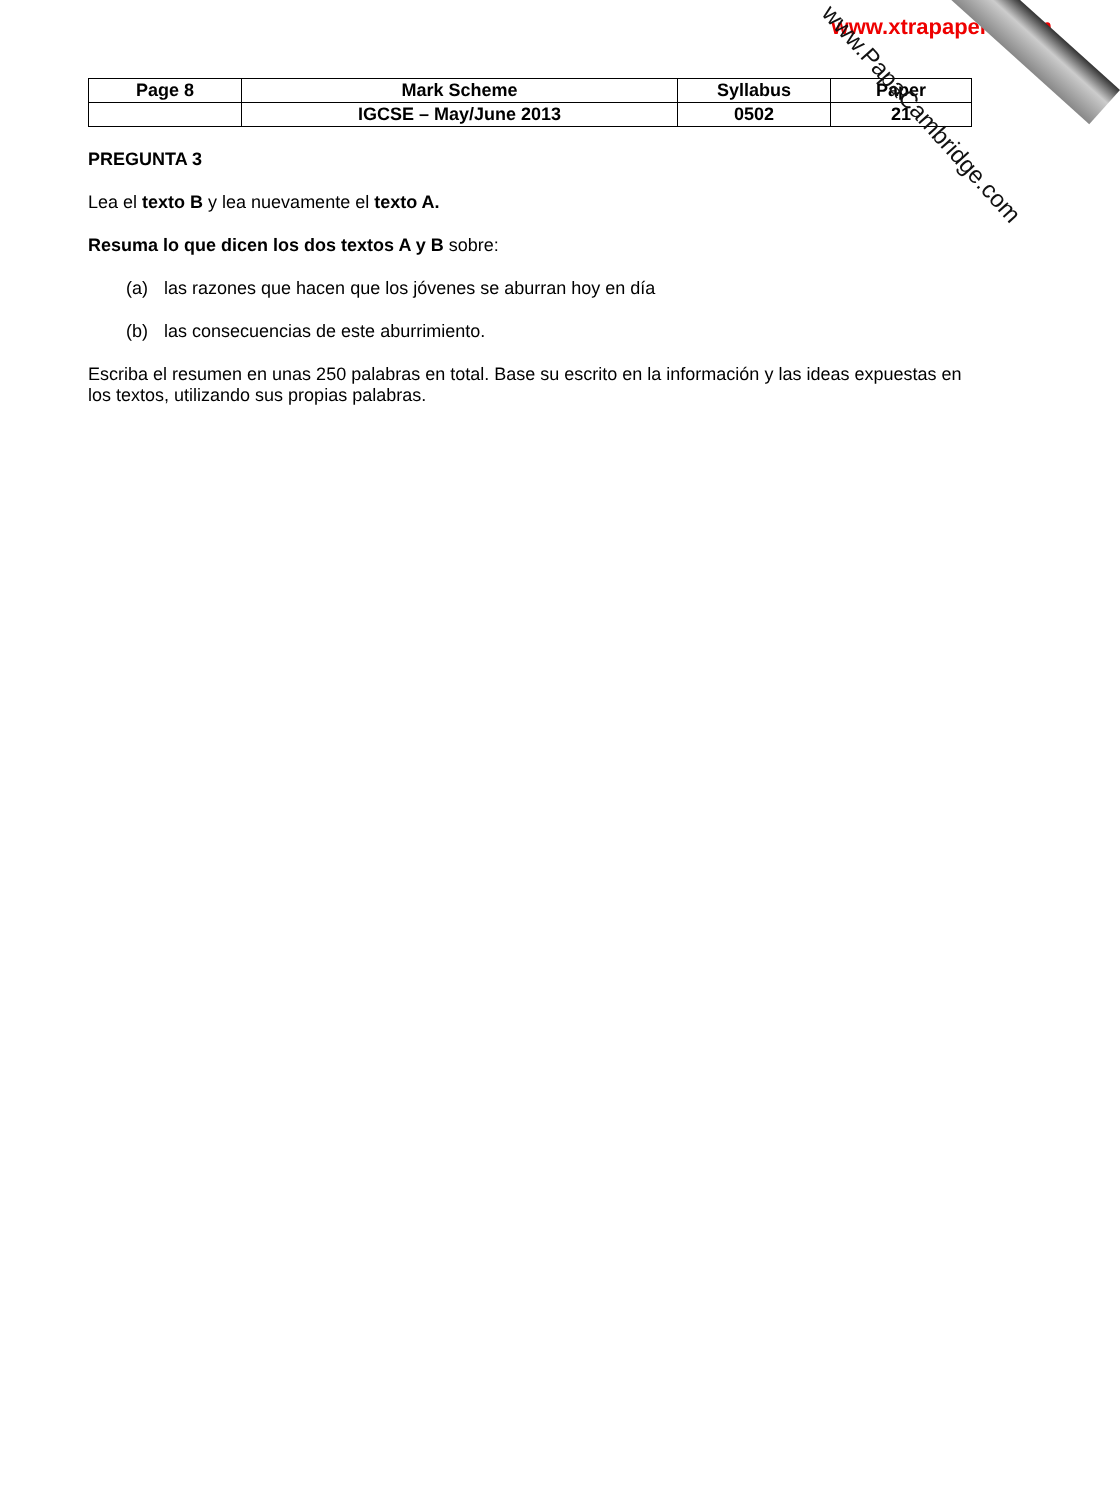www.xtrapapers.com
| Page 8 | Mark Scheme | Syllabus | Paper |
| | IGCSE – May/June 2013 | 0502 | 21 |
PREGUNTA 3
Lea el texto B y lea nuevamente el texto A.
Resuma lo que dicen los dos textos A y B sobre:
(a) las razones que hacen que los jóvenes se aburran hoy en día
(b) las consecuencias de este aburrimiento.
Escriba el resumen en unas 250 palabras en total. Base su escrito en la información y las ideas expuestas en los textos, utilizando sus propias palabras.
www.PapaCambridge.com